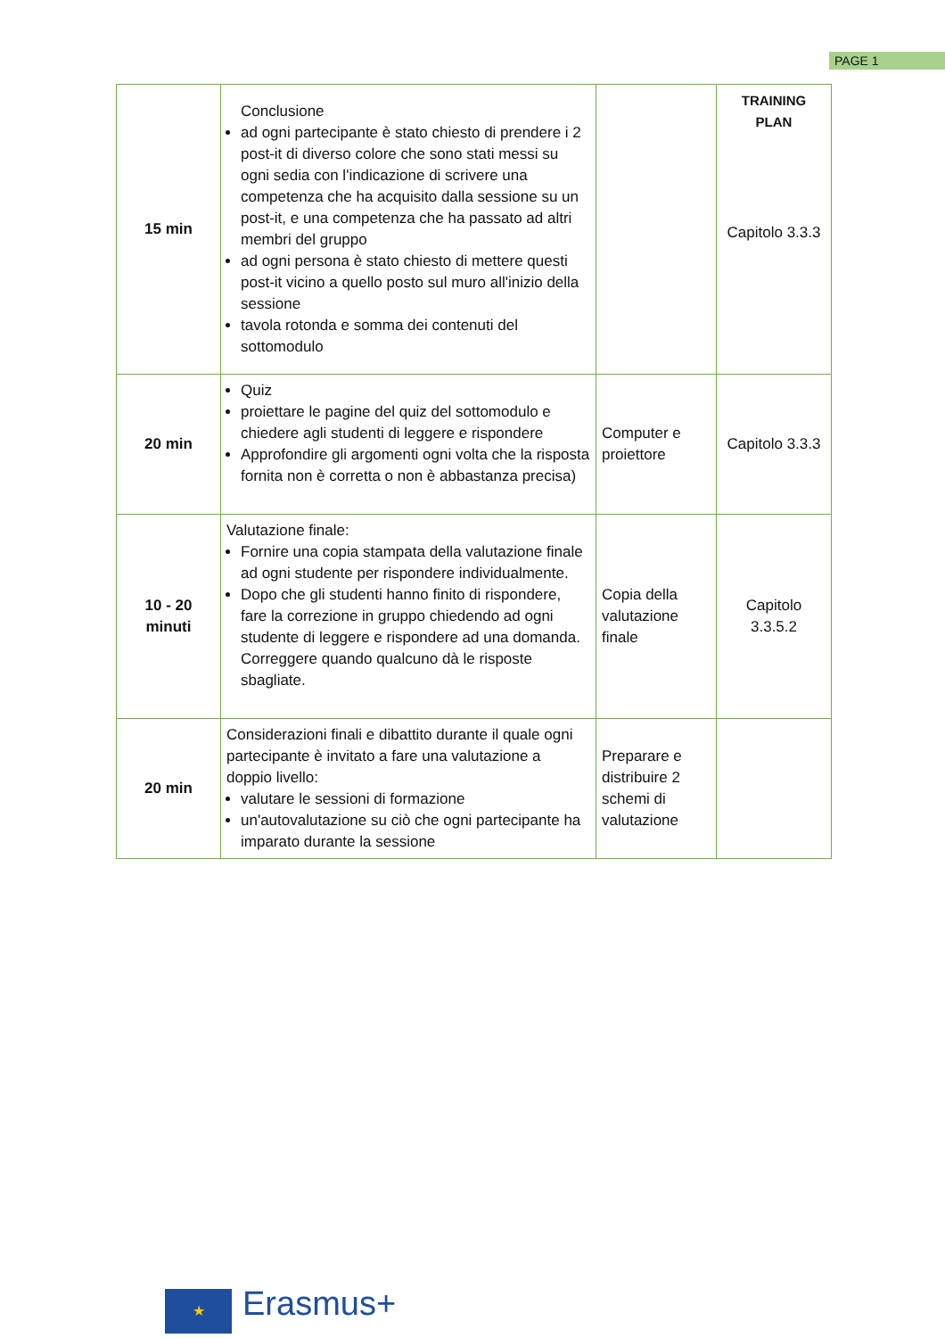PAGE 1
| 15 min | Conclusione ad ogni partecipante è stato chiesto di prendere i 2 post-it di diverso colore che sono stati messi su ogni sedia con l'indicazione di scrivere una competenza che ha acquisito dalla sessione su un post-it, e una competenza che ha passato ad altri membri del gruppo ad ogni persona è stato chiesto di mettere questi post-it vicino a quello posto sul muro all'inizio della sessione tavola rotonda e somma dei contenuti del sottomodulo | | TRAINING PLAN Capitolo 3.3.3 |
| 20 min | Quiz proiettare le pagine del quiz del sottomodulo e chiedere agli studenti di leggere e rispondere Approfondire gli argomenti ogni volta che la risposta fornita non è corretta o non è abbastanza precisa) | Computer e proiettore | Capitolo 3.3.3 |
| 10 - 20 minuti | Valutazione finale: Fornire una copia stampata della valutazione finale ad ogni studente per rispondere individualmente. Dopo che gli studenti hanno finito di rispondere, fare la correzione in gruppo chiedendo ad ogni studente di leggere e rispondere ad una domanda. Correggere quando qualcuno dà le risposte sbagliate. | Copia della valutazione finale | Capitolo 3.3.5.2 |
| 20 min | Considerazioni finali e dibattito durante il quale ogni partecipante è invitato a fare una valutazione a doppio livello: valutare le sessioni di formazione un'autovalutazione su ciò che ogni partecipante ha imparato durante la sessione | Preparare e distribuire 2 schemi di valutazione | |
★ Erasmus+